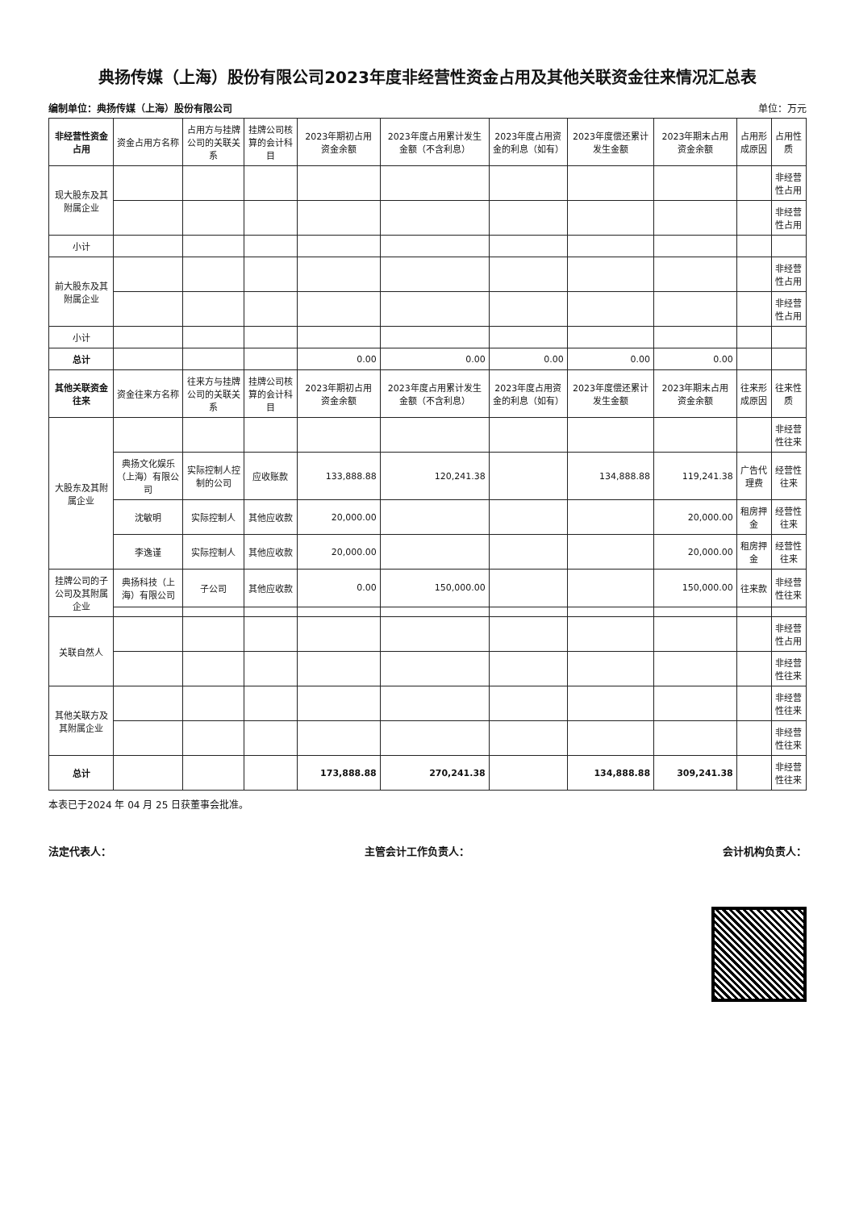典扬传媒（上海）股份有限公司2023年度非经营性资金占用及其他关联资金往来情况汇总表
编制单位：典扬传媒（上海）股份有限公司 单位：万元
| 非经营性资金占用 | 资金占用方名称 | 占用方与挂牌公司的关联关系 | 挂牌公司核算的会计科目 | 2023年期初占用资金余额 | 2023年度占用累计发生金额（不含利息） | 2023年度占用资金的利息（如有） | 2023年度偿还累计发生金额 | 2023年期末占用资金余额 | 占用形成原因 | 占用性质 |
| --- | --- | --- | --- | --- | --- | --- | --- | --- | --- | --- |
| 现大股东及其附属企业 | | | | | | | | | | 非经营性占用 |
| | | | | | | | | | | 非经营性占用 |
| 小计 | | | | | | | | | | |
| 前大股东及其附属企业 | | | | | | | | | | 非经营性占用 |
| | | | | | | | | | | 非经营性占用 |
| 小计 | | | | | | | | | | |
| 总计 | | | | 0.00 | 0.00 | 0.00 | 0.00 | 0.00 | | |
| 其他关联资金往来 | 资金往来方名称 | 往来方与挂牌公司的关联关系 | 挂牌公司核算的会计科目 | 2023年期初占用资金余额 | 2023年度占用累计发生金额（不含利息） | 2023年度占用资金的利息（如有） | 2023年度偿还累计发生金额 | 2023年期末占用资金余额 | 往来形成原因 | 往来性质 |
| 大股东及其附属企业 | | | | | | | | | | 非经营性往来 |
| | 典扬文化娱乐（上海）有限公司 | 实际控制人控制的公司 | 应收账款 | 133,888.88 | 120,241.38 | | 134,888.88 | 119,241.38 | 广告代理费 | 经营性往来 |
| | 沈敏明 | 实际控制人 | 其他应收款 | 20,000.00 | | | | 20,000.00 | 租房押金 | 经营性往来 |
| | 李逸谨 | 实际控制人 | 其他应收款 | 20,000.00 | | | | 20,000.00 | 租房押金 | 经营性往来 |
| 挂牌公司的子公司及其附属企业 | 典扬科技（上海）有限公司 | 子公司 | 其他应收款 | 0.00 | 150,000.00 | | | 150,000.00 | 往来款 | 非经营性往来 |
| 关联自然人 | | | | | | | | | | 非经营性占用 |
| | | | | | | | | | | 非经营性往来 |
| 其他关联方及其附属企业 | | | | | | | | | | 非经营性往来 |
| | | | | | | | | | | 非经营性往来 |
| 总计 | | | | 173,888.88 | 270,241.38 | | 134,888.88 | 309,241.38 | | 非经营性往来 |
本表已于2024 年 04 月 25 日获董事会批准。
法定代表人： 主管会计工作负责人： 会计机构负责人：